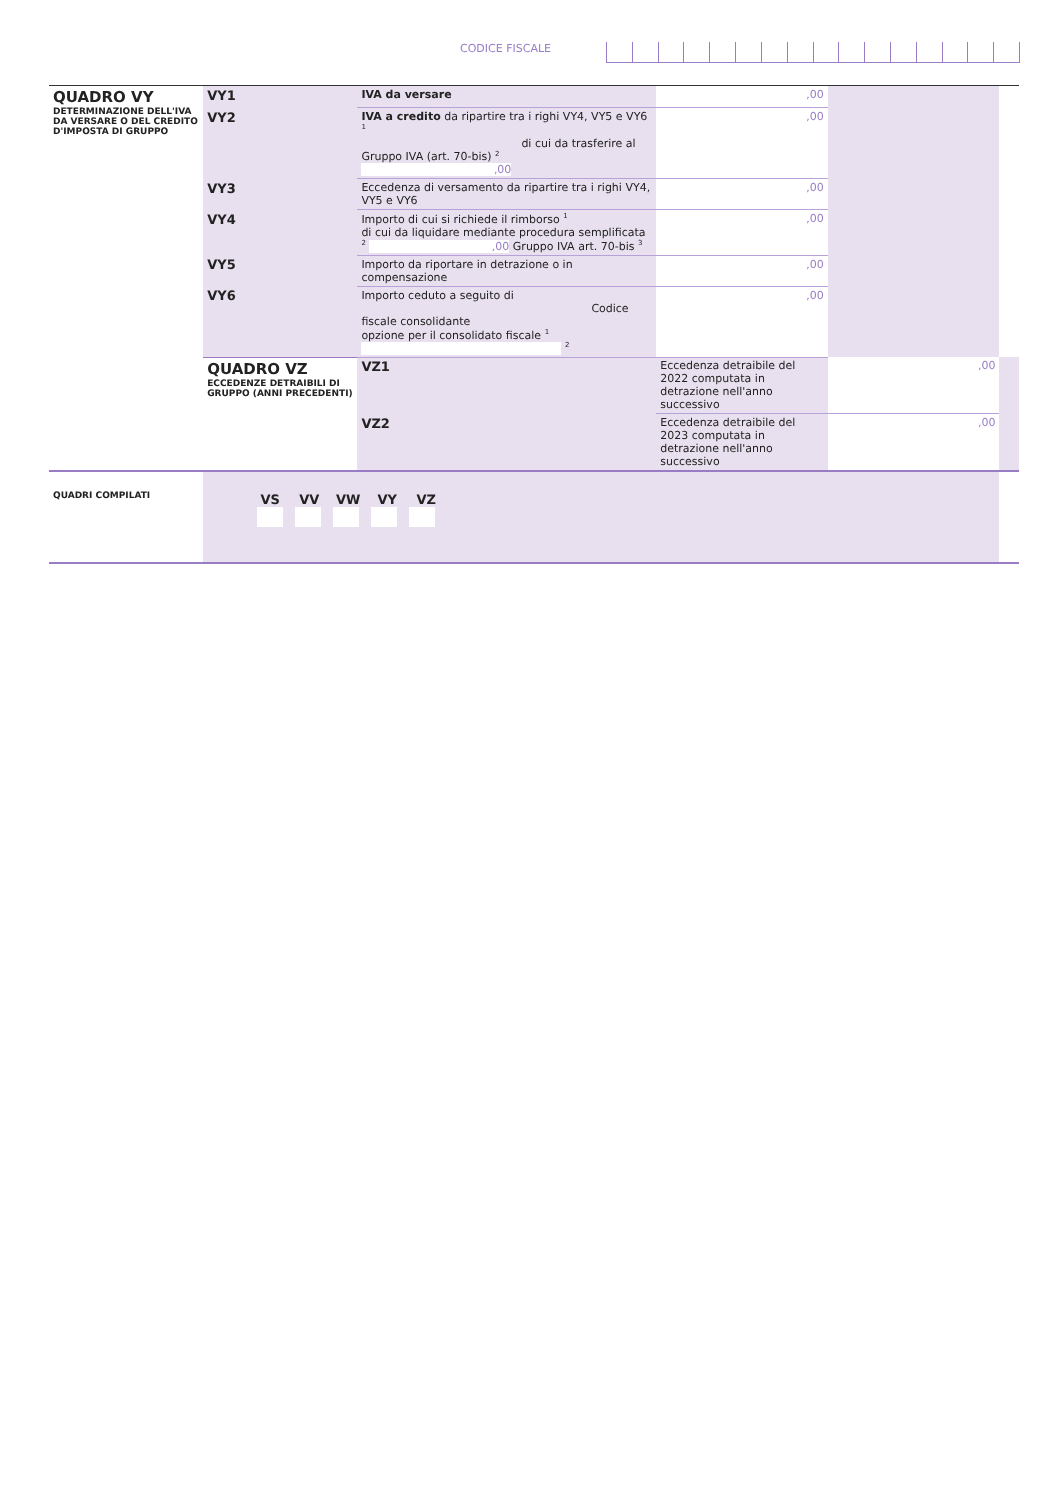CODICE FISCALE
| QUADRO VY DETERMINAZIONE DELL'IVA DA VERSARE O DEL CREDITO D'IMPOSTA DI GRUPPO | VY1 | IVA da versare | ,00 | | | |
| | VY2 | IVA a credito da ripartire tra i righi VY4, VY5 e VY6 1 di cui da trasferire al Gruppo IVA (art. 70-bis) 2 ,00 | ,00 | | | |
| | VY3 | Eccedenza di versamento da ripartire tra i righi VY4, VY5 e VY6 | ,00 | | | |
| | VY4 | Importo di cui si richiede il rimborso 1 di cui da liquidare mediante procedura semplificata 2 ,00 Gruppo IVA art. 70-bis 3 | ,00 | | | |
| | VY5 | Importo da riportare in detrazione o in compensazione | ,00 | | | |
| | VY6 | Importo ceduto a seguito di Codice fiscale consolidante opzione per il consolidato fiscale 1 2 | ,00 | | | |
| | | QUADRO VZ ECCEDENZE DETRAIBILI DI GRUPPO (ANNI PRECEDENTI) | VZ1 | Eccedenza detraibile del 2022 computata in detrazione nell'anno successivo | ,00 | |
| | VZ2 | | Eccedenza detraibile del 2023 computata in detrazione nell'anno successivo | ,00 | | |
| QUADRI COMPILATI | VS VV VW VY VZ | | | | | |